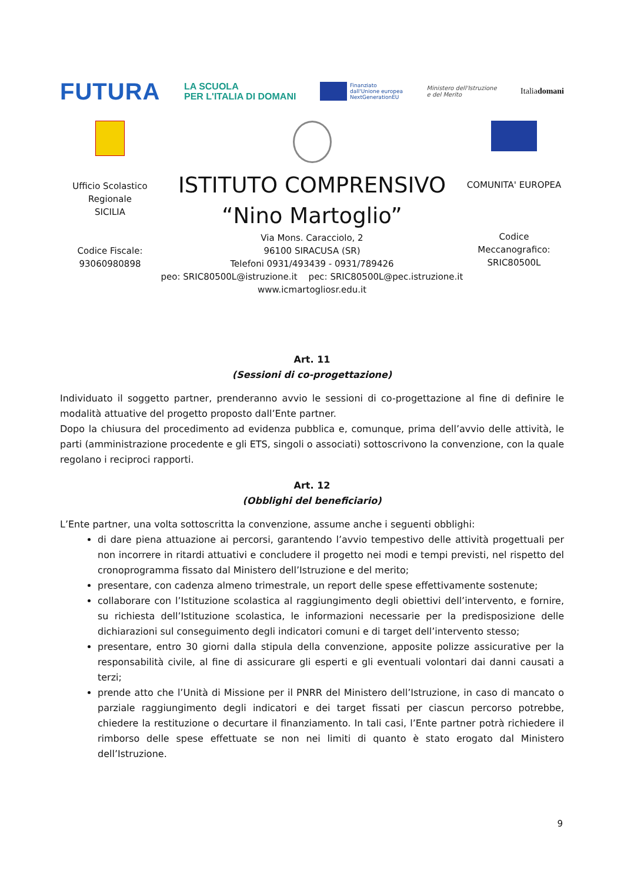FUTURA LA SCUOLA
PER L'ITALIA DI DOMANI Finanziato
dall'Unione europea
NextGenerationEU Ministero dell'Istruzione
e del Merito Italiadomani
Ufficio Scolastico
Regionale
SICILIA
Codice Fiscale:
93060980898
ISTITUTO COMPRENSIVO
“Nino Martoglio”
Via Mons. Caracciolo, 2
96100 SIRACUSA (SR)
Telefoni 0931/493439 - 0931/789426
peo: SRIC80500L@istruzione.it pec: SRIC80500L@pec.istruzione.it
www.icmartogliosr.edu.it
COMUNITA' EUROPEA
Codice
Meccanografico:
SRIC80500L
Art. 11
(Sessioni di co-progettazione)
Individuato il soggetto partner, prenderanno avvio le sessioni di co-progettazione al fine di definire le modalità attuative del progetto proposto dall’Ente partner.
Dopo la chiusura del procedimento ad evidenza pubblica e, comunque, prima dell’avvio delle attività, le parti (amministrazione procedente e gli ETS, singoli o associati) sottoscrivono la convenzione, con la quale regolano i reciproci rapporti.
Art. 12
(Obblighi del beneficiario)
L’Ente partner, una volta sottoscritta la convenzione, assume anche i seguenti obblighi:
di dare piena attuazione ai percorsi, garantendo l’avvio tempestivo delle attività progettuali per non incorrere in ritardi attuativi e concludere il progetto nei modi e tempi previsti, nel rispetto del cronoprogramma fissato dal Ministero dell’Istruzione e del merito;
presentare, con cadenza almeno trimestrale, un report delle spese effettivamente sostenute;
collaborare con l’Istituzione scolastica al raggiungimento degli obiettivi dell’intervento, e fornire, su richiesta dell’Istituzione scolastica, le informazioni necessarie per la predisposizione delle dichiarazioni sul conseguimento degli indicatori comuni e di target dell’intervento stesso;
presentare, entro 30 giorni dalla stipula della convenzione, apposite polizze assicurative per la responsabilità civile, al fine di assicurare gli esperti e gli eventuali volontari dai danni causati a terzi;
prende atto che l’Unità di Missione per il PNRR del Ministero dell’Istruzione, in caso di mancato o parziale raggiungimento degli indicatori e dei target fissati per ciascun percorso potrebbe, chiedere la restituzione o decurtare il finanziamento. In tali casi, l’Ente partner potrà richiedere il rimborso delle spese effettuate se non nei limiti di quanto è stato erogato dal Ministero dell’Istruzione.
9